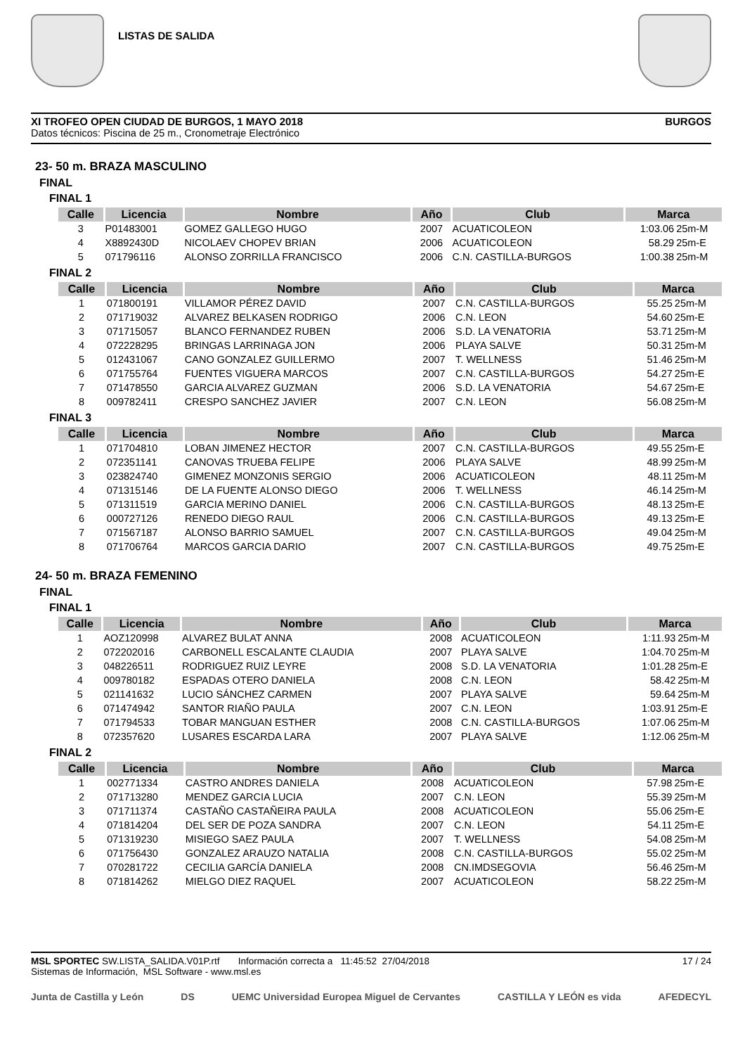LISTAS DE SALIDA
XI TROFEO OPEN CIUDAD DE BURGOS, 1 MAYO 2018 BURGOS
Datos técnicos: Piscina de 25 m., Cronometraje Electrónico
23- 50 m. BRAZA MASCULINO
FINAL
FINAL 1
| Calle | Licencia | Nombre | Año | Club | Marca | |
| --- | --- | --- | --- | --- | --- | --- |
| 3 | P01483001 | GOMEZ GALLEGO HUGO | 2007 | ACUATICOLEON | 1:03.06 | 25m-M |
| 4 | X8892430D | NICOLAEV CHOPEV BRIAN | 2006 | ACUATICOLEON | 58.29 | 25m-E |
| 5 | 071796116 | ALONSO ZORRILLA FRANCISCO | 2006 | C.N. CASTILLA-BURGOS | 1:00.38 | 25m-M |
FINAL 2
| Calle | Licencia | Nombre | Año | Club | Marca | |
| --- | --- | --- | --- | --- | --- | --- |
| 1 | 071800191 | VILLAMOR PÉREZ DAVID | 2007 | C.N. CASTILLA-BURGOS | 55.25 | 25m-M |
| 2 | 071719032 | ALVAREZ BELKASEN RODRIGO | 2006 | C.N. LEON | 54.60 | 25m-E |
| 3 | 071715057 | BLANCO FERNANDEZ RUBEN | 2006 | S.D. LA VENATORIA | 53.71 | 25m-M |
| 4 | 072228295 | BRINGAS LARRINAGA JON | 2006 | PLAYA SALVE | 50.31 | 25m-M |
| 5 | 012431067 | CANO GONZALEZ GUILLERMO | 2007 | T. WELLNESS | 51.46 | 25m-M |
| 6 | 071755764 | FUENTES VIGUERA MARCOS | 2007 | C.N. CASTILLA-BURGOS | 54.27 | 25m-E |
| 7 | 071478550 | GARCIA ALVAREZ GUZMAN | 2006 | S.D. LA VENATORIA | 54.67 | 25m-E |
| 8 | 009782411 | CRESPO SANCHEZ JAVIER | 2007 | C.N. LEON | 56.08 | 25m-M |
FINAL 3
| Calle | Licencia | Nombre | Año | Club | Marca | |
| --- | --- | --- | --- | --- | --- | --- |
| 1 | 071704810 | LOBAN JIMENEZ HECTOR | 2007 | C.N. CASTILLA-BURGOS | 49.55 | 25m-E |
| 2 | 072351141 | CANOVAS TRUEBA FELIPE | 2006 | PLAYA SALVE | 48.99 | 25m-M |
| 3 | 023824740 | GIMENEZ MONZONIS SERGIO | 2006 | ACUATICOLEON | 48.11 | 25m-M |
| 4 | 071315146 | DE LA FUENTE ALONSO DIEGO | 2006 | T. WELLNESS | 46.14 | 25m-M |
| 5 | 071311519 | GARCIA MERINO DANIEL | 2006 | C.N. CASTILLA-BURGOS | 48.13 | 25m-E |
| 6 | 000727126 | RENEDO DIEGO RAUL | 2006 | C.N. CASTILLA-BURGOS | 49.13 | 25m-E |
| 7 | 071567187 | ALONSO BARRIO SAMUEL | 2007 | C.N. CASTILLA-BURGOS | 49.04 | 25m-M |
| 8 | 071706764 | MARCOS GARCIA DARIO | 2007 | C.N. CASTILLA-BURGOS | 49.75 | 25m-E |
24- 50 m. BRAZA FEMENINO
FINAL
FINAL 1
| Calle | Licencia | Nombre | Año | Club | Marca | |
| --- | --- | --- | --- | --- | --- | --- |
| 1 | AOZ120998 | ALVAREZ BULAT ANNA | 2008 | ACUATICOLEON | 1:11.93 | 25m-M |
| 2 | 072202016 | CARBONELL ESCALANTE CLAUDIA | 2007 | PLAYA SALVE | 1:04.70 | 25m-M |
| 3 | 048226511 | RODRIGUEZ RUIZ LEYRE | 2008 | S.D. LA VENATORIA | 1:01.28 | 25m-E |
| 4 | 009780182 | ESPADAS OTERO DANIELA | 2008 | C.N. LEON | 58.42 | 25m-M |
| 5 | 021141632 | LUCIO SÁNCHEZ CARMEN | 2007 | PLAYA SALVE | 59.64 | 25m-M |
| 6 | 071474942 | SANTOR RIAÑO PAULA | 2007 | C.N. LEON | 1:03.91 | 25m-E |
| 7 | 071794533 | TOBAR MANGUAN ESTHER | 2008 | C.N. CASTILLA-BURGOS | 1:07.06 | 25m-M |
| 8 | 072357620 | LUSARES ESCARDA LARA | 2007 | PLAYA SALVE | 1:12.06 | 25m-M |
FINAL 2
| Calle | Licencia | Nombre | Año | Club | Marca | |
| --- | --- | --- | --- | --- | --- | --- |
| 1 | 002771334 | CASTRO ANDRES DANIELA | 2008 | ACUATICOLEON | 57.98 | 25m-E |
| 2 | 071713280 | MENDEZ GARCIA LUCIA | 2007 | C.N. LEON | 55.39 | 25m-M |
| 3 | 071711374 | CASTAÑO CASTAÑEIRA PAULA | 2008 | ACUATICOLEON | 55.06 | 25m-E |
| 4 | 071814204 | DEL SER DE POZA SANDRA | 2007 | C.N. LEON | 54.11 | 25m-E |
| 5 | 071319230 | MISIEGO SAEZ PAULA | 2007 | T. WELLNESS | 54.08 | 25m-M |
| 6 | 071756430 | GONZALEZ ARAUZO NATALIA | 2008 | C.N. CASTILLA-BURGOS | 55.02 | 25m-M |
| 7 | 070281722 | CECILIA GARCÍA DANIELA | 2008 | CN.IMDSEGOVIA | 56.46 | 25m-M |
| 8 | 071814262 | MIELGO DIEZ RAQUEL | 2007 | ACUATICOLEON | 58.22 | 25m-M |
MSL SPORTEC SW.LISTA_SALIDA.V01P.rtf Información correcta a 11:45:52 27/04/2018
Sistemas de Información, MSL Software - www.msl.es
17 / 24
Junta de Castilla y León DS UEMC Universidad Europea Miguel de Cervantes CASTILLA Y LEÓN es vida AFEDECYL